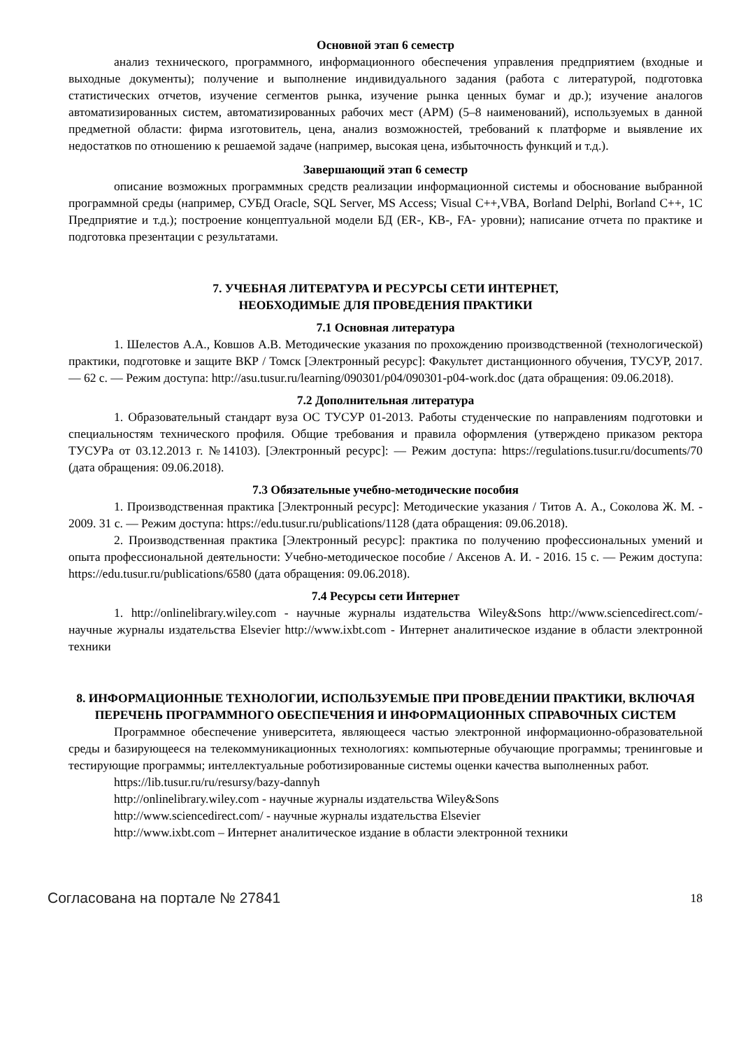Основной этап 6 семестр
анализ технического, программного, информационного обеспечения управления предприятием (входные и выходные документы); получение и выполнение индивидуального задания (работа с литературой, подготовка статистических отчетов, изучение сегментов рынка, изучение рынка ценных бумаг и др.); изучение аналогов автоматизированных систем, автоматизированных рабочих мест (АРМ) (5–8 наименований), используемых в данной предметной области: фирма изготовитель, цена, анализ возможностей, требований к платформе и выявление их недостатков по отношению к решаемой задаче (например, высокая цена, избыточность функций и т.д.).
Завершающий этап 6 семестр
описание возможных программных средств реализации информационной системы и обоснование выбранной программной среды (например, СУБД Oracle, SQL Server, MS Access; Visual C++,VBA, Borland Delphi, Borland C++, 1С Предприятие и т.д.); построение концептуальной модели БД (ER-, KB-, FA- уровни); написание отчета по практике и подготовка презентации с результатами.
7. УЧЕБНАЯ ЛИТЕРАТУРА И РЕСУРСЫ СЕТИ ИНТЕРНЕТ,
НЕОБХОДИМЫЕ ДЛЯ ПРОВЕДЕНИЯ ПРАКТИКИ
7.1 Основная литература
1. Шелестов А.А., Ковшов А.В. Методические указания по прохождению производственной (технологической) практики, подготовке и защите ВКР / Томск [Электронный ресурс]: Факультет дистанционного обучения, ТУСУР, 2017. — 62 с. — Режим доступа: http://asu.tusur.ru/learning/090301/p04/090301-p04-work.doc (дата обращения: 09.06.2018).
7.2 Дополнительная литература
1. Образовательный стандарт вуза ОС ТУСУР 01-2013. Работы студенческие по направлениям подготовки и специальностям технического профиля. Общие требования и правила оформления (утверждено приказом ректора ТУСУРа от 03.12.2013 г. №14103). [Электронный ресурс]: — Режим доступа: https://regulations.tusur.ru/documents/70 (дата обращения: 09.06.2018).
7.3 Обязательные учебно-методические пособия
1. Производственная практика [Электронный ресурс]: Методические указания / Титов А. А., Соколова Ж. М. - 2009. 31 с. — Режим доступа: https://edu.tusur.ru/publications/1128 (дата обращения: 09.06.2018).
2. Производственная практика [Электронный ресурс]: практика по получению профессиональных умений и опыта профессиональной деятельности: Учебно-методическое пособие / Аксенов А. И. - 2016. 15 с. — Режим доступа: https://edu.tusur.ru/publications/6580 (дата обращения: 09.06.2018).
7.4 Ресурсы сети Интернет
1. http://onlinelibrary.wiley.com - научные журналы издательства Wiley&Sons http://www.sciencedirect.com/- научные журналы издательства Elsevier http://www.ixbt.com - Интернет аналитическое издание в области электронной техники
8. ИНФОРМАЦИОННЫЕ ТЕХНОЛОГИИ, ИСПОЛЬЗУЕМЫЕ ПРИ ПРОВЕДЕНИИ ПРАКТИКИ, ВКЛЮЧАЯ ПЕРЕЧЕНЬ ПРОГРАММНОГО ОБЕСПЕЧЕНИЯ И ИНФОРМАЦИОННЫХ СПРАВОЧНЫХ СИСТЕМ
Программное обеспечение университета, являющееся частью электронной информационно-образовательной среды и базирующееся на телекоммуникационных технологиях: компьютерные обучающие программы; тренинговые и тестирующие программы; интеллектуальные роботизированные системы оценки качества выполненных работ.
https://lib.tusur.ru/ru/resursy/bazy-dannyh
http://onlinelibrary.wiley.com - научные журналы издательства Wiley&Sons
http://www.sciencedirect.com/ - научные журналы издательства Elsevier
http://www.ixbt.com – Интернет аналитическое издание в области электронной техники
Согласована на портале № 27841 18